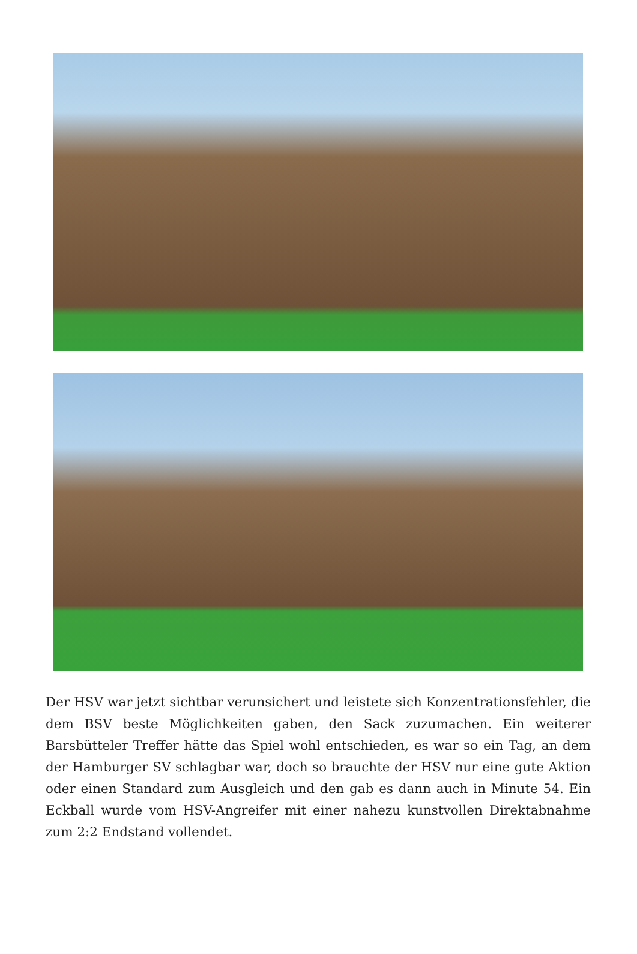Der HSV war jetzt sichtbar verunsichert und leistete sich Konzentrationsfehler, die dem BSV beste Möglichkeiten gaben, den Sack zuzumachen. Ein weiterer Barsbütteler Treffer hätte das Spiel wohl entschieden, es war so ein Tag, an dem der Hamburger SV schlagbar war, doch so brauchte der HSV nur eine gute Aktion oder einen Standard zum Ausgleich und den gab es dann auch in Minute 54. Ein Eckball wurde vom HSV-Angreifer mit einer nahezu kunstvollen Direktabnahme zum 2:2 Endstand vollendet.